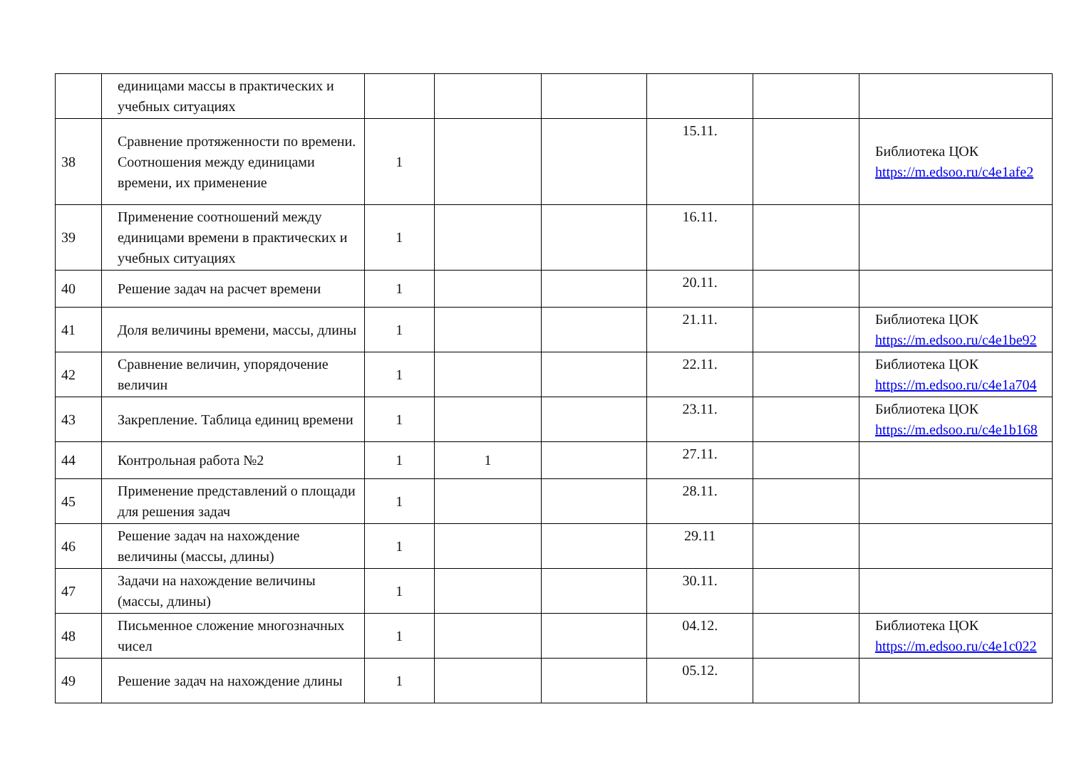| | единицами массы в практических и учебных ситуациях | | | | | | |
| 38 | Сравнение протяженности по времени. Соотношения между единицами времени, их применение | 1 | | | 15.11. | | Библиотека ЦОК https://m.edsoo.ru/c4e1afe2 |
| 39 | Применение соотношений между единицами времени в практических и учебных ситуациях | 1 | | | 16.11. | | |
| 40 | Решение задач на расчет времени | 1 | | | 20.11. | | |
| 41 | Доля величины времени, массы, длины | 1 | | | 21.11. | | Библиотека ЦОК https://m.edsoo.ru/c4e1be92 |
| 42 | Сравнение величин, упорядочение величин | 1 | | | 22.11. | | Библиотека ЦОК https://m.edsoo.ru/c4e1a704 |
| 43 | Закрепление. Таблица единиц времени | 1 | | | 23.11. | | Библиотека ЦОК https://m.edsoo.ru/c4e1b168 |
| 44 | Контрольная работа №2 | 1 | 1 | | 27.11. | | |
| 45 | Применение представлений о площади для решения задач | 1 | | | 28.11. | | |
| 46 | Решение задач на нахождение величины (массы, длины) | 1 | | | 29.11 | | |
| 47 | Задачи на нахождение величины (массы, длины) | 1 | | | 30.11. | | |
| 48 | Письменное сложение многозначных чисел | 1 | | | 04.12. | | Библиотека ЦОК https://m.edsoo.ru/c4e1c022 |
| 49 | Решение задач на нахождение длины | 1 | | | 05.12. | | |